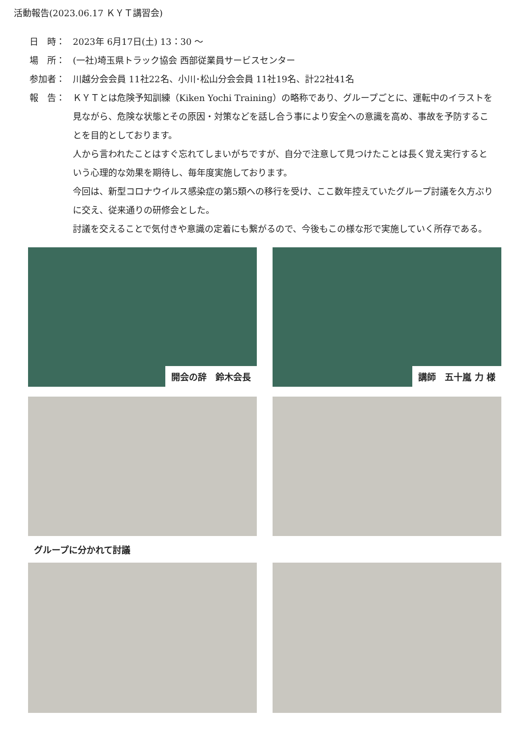活動報告(2023.06.17 ＫＹＴ講習会)
日　時： 2023年 6月17日(土) 13：30 ～
場　所： (一社)埼玉県トラック協会 西部従業員サービスセンター
参加者： 川越分会会員 11社22名、小川･松山分会会員 11社19名、計22社41名
報　告： ＫＹＴとは危険予知訓練（Kiken Yochi Training）の略称であり、グループごとに、運転中のイラストを見ながら、危険な状態とその原因・対策などを話し合う事により安全への意識を高め、事故を予防することを目的としております。
人から言われたことはすぐ忘れてしまいがちですが、自分で注意して見つけたことは長く覚え実行するという心理的な効果を期待し、毎年度実施しております。
今回は、新型コロナウイルス感染症の第5類への移行を受け、ここ数年控えていたグループ討議を久方ぶりに交え、従来通りの研修会とした。
討議を交えることで気付きや意識の定着にも繋がるので、今後もこの様な形で実施していく所存である。
開会の辞　鈴木会長
講師　五十嵐 力 様
グループに分かれて討議